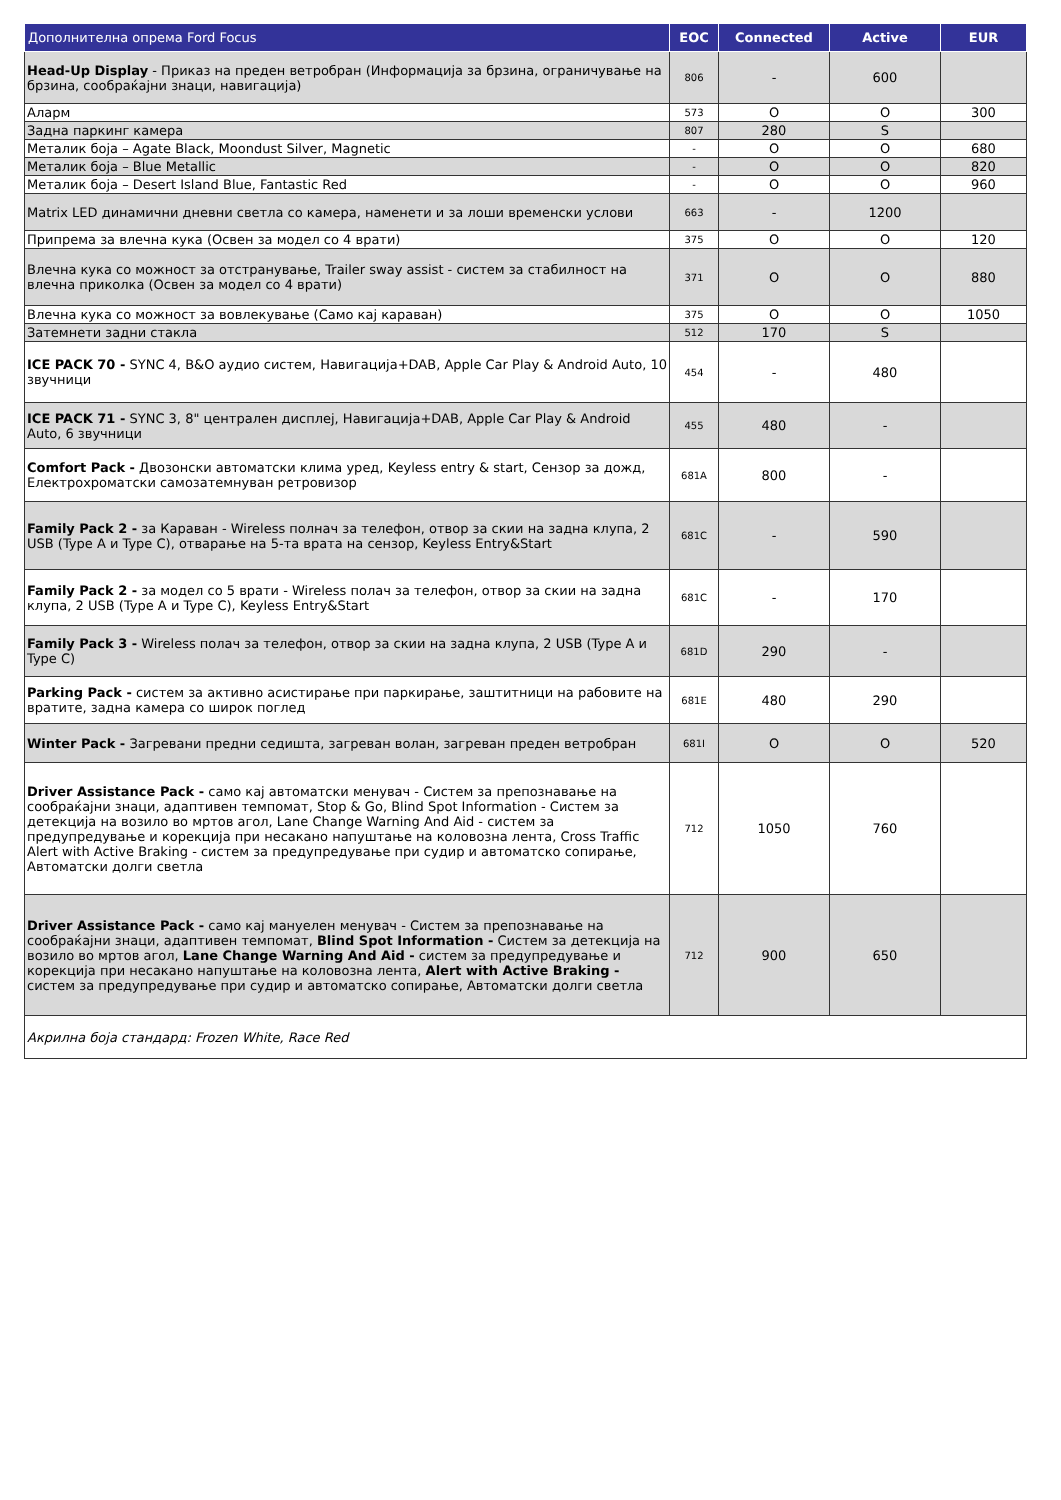| Дополнителна опрема Ford Focus | EOC | Connected | Active | EUR |
| --- | --- | --- | --- | --- |
| Head-Up Display - Приказ на преден ветробран (Информација за брзина, ограничување на брзина, сообраќајни знаци, навигација) | 806 | - | 600 | |
| Аларм | 573 | O | O | 300 |
| Задна паркинг камера | 807 | 280 | S | |
| Металик боја – Agate Black, Moondust Silver, Magnetic | - | O | O | 680 |
| Металик боја – Blue Metallic | - | O | O | 820 |
| Металик боја – Desert Island Blue, Fantastic Red | - | O | O | 960 |
| Matrix LED динамични дневни светла со камера, наменети и за лоши временски услови | 663 | - | 1200 | |
| Припрема за влечна кука (Освен за модел со 4 врати) | 375 | O | O | 120 |
| Влечна кука со можност за отстранување, Trailer sway assist - систем за стабилност на влечна приколка (Освен за модел со 4 врати) | 371 | O | O | 880 |
| Влечна кука со можност за вовлекување (Само кај караван) | 375 | O | O | 1050 |
| Затемнети задни стакла | 512 | 170 | S | |
| ICE PACK 70 - SYNC 4, B&O аудио систем, Навигација+DAB, Apple Car Play & Android Auto, 10 звучници | 454 | - | 480 | |
| ICE PACK 71 - SYNC 3, 8" централен дисплеј, Навигација+DAB, Apple Car Play & Android Auto, 6 звучници | 455 | 480 | - | |
| Comfort Pack - Двозонски автоматски клима уред, Keyless entry & start, Сензор за дожд, Електрохроматски самозатемнуван ретровизор | 681A | 800 | - | |
| Family Pack 2 - за Караван - Wireless полнач за телефон, отвор за скии на задна клупа, 2 USB (Type A и Type C), отварање на 5-та врата на сензор, Keyless Entry&Start | 681C | - | 590 | |
| Family Pack 2 - за модел со 5 врати - Wireless полач за телефон, отвор за скии на задна клупа, 2 USB (Type A и Type C), Keyless Entry&Start | 681C | - | 170 | |
| Family Pack 3 - Wireless полач за телефон, отвор за скии на задна клупа, 2 USB (Type A и Type C) | 681D | 290 | - | |
| Parking Pack - систем за активно асистирање при паркирање, заштитници на рабовите на вратите, задна камера со широк поглед | 681E | 480 | 290 | |
| Winter Pack - Загревани предни седишта, загреван волан, загреван преден ветробран | 681I | O | O | 520 |
| Driver Assistance Pack - само кај автоматски менувач - Систем за препознавање на сообраќајни знаци, адаптивен темпомат, Stop & Go, Blind Spot Information - Систем за детекција на возило во мртов агол, Lane Change Warning And Aid - систем за предупредување и корекција при несакано напуштање на коловозна лента, Cross Traffic Alert with Active Braking - систем за предупредување при судир и автоматско сопирање, Автоматски долги светла | 712 | 1050 | 760 | |
| Driver Assistance Pack - само кај мануелен менувач - Систем за препознавање на сообраќајни знаци, адаптивен темпомат, Blind Spot Information - Систем за детекција на возило во мртов агол, Lane Change Warning And Aid - систем за предупредување и корекција при несакано напуштање на коловозна лента, Alert with Active Braking - систем за предупредување при судир и автоматско сопирање, Автоматски долги светла | 712 | 900 | 650 | |
| Акрилна боја стандард: Frozen White, Race Red | | | | |